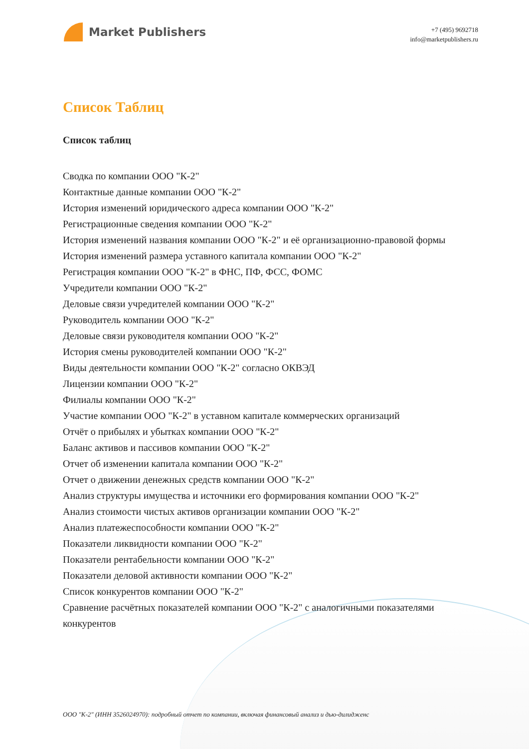Market Publishers
+7 (495) 9692718
info@marketpublishers.ru
Список Таблиц
Список таблиц
Сводка по компании ООО "К-2"
Контактные данные компании ООО "К-2"
История изменений юридического адреса компании ООО "К-2"
Регистрационные сведения компании ООО "К-2"
История изменений названия компании ООО "К-2" и её организационно-правовой формы
История изменений размера уставного капитала компании ООО "К-2"
Регистрация компании ООО "К-2" в ФНС, ПФ, ФСС, ФОМС
Учредители компании ООО "К-2"
Деловые связи учредителей компании ООО "К-2"
Руководитель компании ООО "К-2"
Деловые связи руководителя компании ООО "К-2"
История смены руководителей компании ООО "К-2"
Виды деятельности компании ООО "К-2" согласно ОКВЭД
Лицензии компании ООО "К-2"
Филиалы компании ООО "К-2"
Участие компании ООО "К-2" в уставном капитале коммерческих организаций
Отчёт о прибылях и убытках компании ООО "К-2"
Баланс активов и пассивов компании ООО "К-2"
Отчет об изменении капитала компании ООО "К-2"
Отчет о движении денежных средств компании ООО "К-2"
Анализ структуры имущества и источники его формирования компании ООО "К-2"
Анализ стоимости чистых активов организации компании ООО "К-2"
Анализ платежеспособности компании ООО "К-2"
Показатели ликвидности компании ООО "К-2"
Показатели рентабельности компании ООО "К-2"
Показатели деловой активности компании ООО "К-2"
Список конкурентов компании ООО "К-2"
Сравнение расчётных показателей компании ООО "К-2" с аналогичными показателями конкурентов
ООО "К-2" (ИНН 3526024970): подробный отчет по компании, включая финансовый анализ и дью-дилидженс